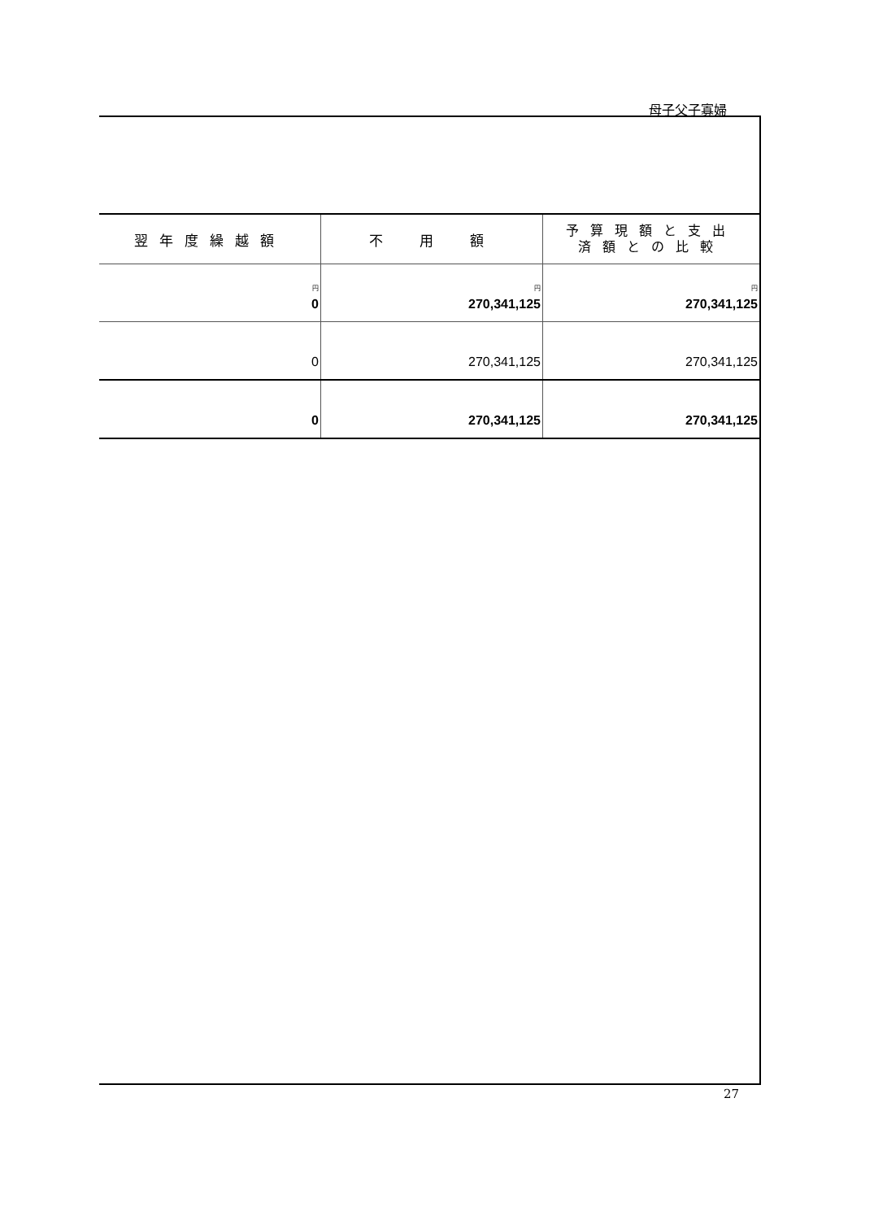母子父子寡婦
| 翌年度繰越額 | 不 用 額 | 予算現額と支出 済額との比較 |
| --- | --- | --- |
| 円 0 | 円 270,341,125 | 円 270,341,125 |
| 0 | 270,341,125 | 270,341,125 |
| 0 | 270,341,125 | 270,341,125 |
27